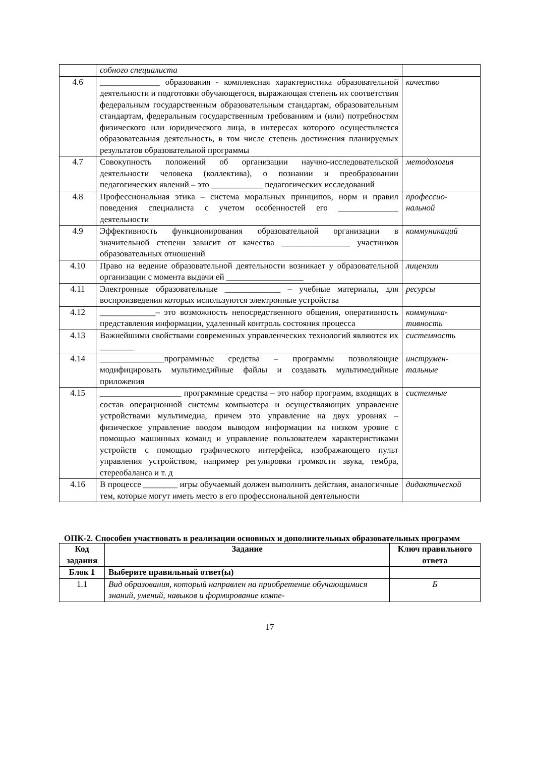| | собного специалиста | |
| 4.6 | ______________ образования - комплексная характеристика образовательной деятельности и подготовки обучающегося, выражающая степень их соответствия федеральным государственным образовательным стандартам, образовательным стандартам, федеральным государственным требованиям и (или) потребностям физического или юридического лица, в интересах которого осуществляется образовательная деятельность, в том числе степень достижения планируемых результатов образовательной программы | качество |
| 4.7 | Совокупность положений об организации научно-исследовательской деятельности человека (коллектива), о познании и преобразовании педагогических явлений – это ____________ педагогических исследований | методология |
| 4.8 | Профессиональная этика – система моральных принципов, норм и правил поведения специалиста с учетом особенностей его ______________ деятельности | профессио-нальной |
| 4.9 | Эффективность функционирования образовательной организации в значительной степени зависит от качества ________________ участников образовательных отношений | коммуникаций |
| 4.10 | Право на ведение образовательной деятельности возникает у образовательной организации с момента выдачи ей __________________ | лицензии |
| 4.11 | Электронные образовательные _____________ – учебные материалы, для воспроизведения которых используются электронные устройства | ресурсы |
| 4.12 | _____________– это возможность непосредственного общения, оперативность представления информации, удаленный контроль состояния процесса | коммуника-тивность |
| 4.13 | Важнейшими свойствами современных управленческих технологий являются их ________ | системность |
| 4.14 | _______________программные средства – программы позволяющие модифицировать мультимедийные файлы и создавать мультимедийные приложения | инструмен-тальные |
| 4.15 | ___________________ программные средства – это набор программ, входящих в состав операционной системы компьютера и осуществляющих управление устройствами мультимедиа, причем это управление на двух уровнях – физическое управление вводом выводом информации на низком уровне с помощью машинных команд и управление пользователем характеристиками устройств с помощью графического интерфейса, изображающего пульт управления устройством, например регулировки громкости звука, тембра, стереобаланса и т. д | системные |
| 4.16 | В процессе ________ игры обучаемый должен выполнить действия, аналогичные тем, которые могут иметь место в его профессиональной деятельности | дидактической |
ОПК-2. Способен участвовать в реализации основных и дополнительных образовательных программ
| Код задания | Задание | Ключ правильного ответа |
| --- | --- | --- |
| Блок 1 | Выберите правильный ответ(ы) | |
| 1.1 | Вид образования, который направлен на приобретение обучающимися знаний, умений, навыков и формирование компе- | Б |
17